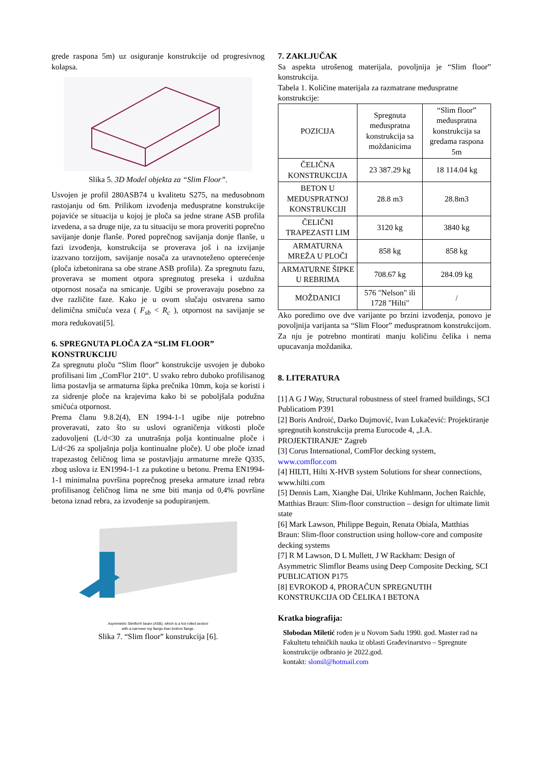grede raspona 5m) uz osiguranje konstrukcije od progresivnog kolapsa.
Slika 5. 3D Model objekta za “Slim Floor”.
Usvojen je profil 280ASB74 u kvalitetu S275, na međusobnom rastojanju od 6m. Prilikom izvođenja međuspratne konstrukcije pojaviće se situacija u kojoj je ploča sa jedne strane ASB profila izvedena, a sa druge nije, za tu situaciju se mora proveriti poprečno savijanje donje flanše. Pored poprečnog savijanja donje flanše, u fazi izvođenja, konstrukcija se proverava još i na izvijanje izazvano torzijom, savijanje nosača za uravnoteženo opterećenje (ploča izbetonirana sa obe strane ASB profila). Za spregnutu fazu, proverava se moment otpora spregnutog preseka i uzdužna otpornost nosača na smicanje. Ugibi se proveravaju posebno za dve različite faze. Kako je u ovom slučaju ostvarena samo delimična smičuća veza ( F<sub>sb</sub> < R<sub>c</sub> ), otpornost na savijanje se mora redukovati[5].
6. SPREGNUTA PLOČA ZA “SLIM FLOOR” KONSTRUKCIJU
Za spregnutu ploču “Slim floor” konstrukcije usvojen je duboko profilisani lim „ComFlor 210“. U svako rebro duboko profilisanog lima postavlja se armaturna šipka prečnika 10mm, koja se koristi i za sidrenje ploče na krajevima kako bi se poboljšala podužna smičuća otpornost.
Prema članu 9.8.2(4), EN 1994-1-1 ugibe nije potrebno proveravati, zato što su uslovi ograničenja vitkosti ploče zadovoljeni (L/d<30 za unutrašnja polja kontinualne ploče i L/d<26 za spoljašnja polja kontinualne ploče). U obe ploče iznad trapezastog čeličnog lima se postavljaju armaturne mreže Q335, zbog uslova iz EN1994-1-1 za pukotine u betonu. Prema EN1994-1-1 minimalna površina poprečnog preseka armature iznad rebra profilisanog čeličnog lima ne sme biti manja od 0,4% površine betona iznad rebra, za izvođenje sa podupiranjem.
Asymmetric Slimflor® beam (ASB), which is a hot rolled section
with a narrower top flange than bottom flange.
Slika 7. “Slim floor” konstrukcija [6].
7. ZAKLJUČAK
Sa aspekta utrošenog materijala, povoljnija je “Slim floor” konstrukcija.
Tabela 1. Količine materijala za razmatrane međuspratne konstrukcije:
| POZICIJA | Spregnuta međuspratna konstrukcija sa moždanicima | “Slim floor” međuspratna konstrukcija sa gredama raspona 5m |
| ČELIČNA KONSTRUKCIJA | 23 387.29 kg | 18 114.04 kg |
| BETON U MEĐUSPRATNOJ KONSTRUKCIJI | 28.8 m3 | 28.8m3 |
| ČELIČNI TRAPEZASTI LIM | 3120 kg | 3840 kg |
| ARMATURNA MREŽA U PLOČI | 858 kg | 858 kg |
| ARMATURNE ŠIPKE U REBRIMA | 708.67 kg | 284.09 kg |
| MOŽDANICI | 576 "Nelson" ili 1728 "Hilti" | / |
Ako poredimo ove dve varijante po brzini izvođenja, ponovo je povoljnija varijanta sa “Slim Floor” međuspratnom konstrukcijom. Za nju je potrebno montirati manju količinu čelika i nema upucavanja moždanika.
8. LITERATURA
[1] A G J Way, Structural robustness of steel framed buildings, SCI Publicatiom P391
[2] Boris Androić, Darko Dujmović, Ivan Lukačević: Projektiranje spregnutih konstrukcija prema Eurocode 4, „I.A. PROJEKTIRANJE“ Zagreb
[3] Corus International, ComFlor decking system, www.comflor.com
[4] HILTI, Hilti X-HVB system Solutions for shear connections, www.hilti.com
[5] Dennis Lam, Xianghe Dai, Ulrike Kuhlmann, Jochen Raichle, Matthias Braun: Slim-floor construction – design for ultimate limit state
[6] Mark Lawson, Philippe Beguin, Renata Obiala, Matthias Braun: Slim-floor construction using hollow-core and composite decking systems
[7] R M Lawson, D L Mullett, J W Rackham: Design of Asymmetric Slimflor Beams using Deep Composite Decking, SCI PUBLICATION P175
[8] EVROKOD 4, PRORAČUN SPREGNUTIH KONSTRUKCIJA OD ČELIKA I BETONA
Kratka biografija:
Slobodan Miletić rođen je u Novom Sadu 1990. god. Master rad na Fakultetu tehničkih nauka iz oblasti Građevinarstvo – Spregnute konstrukcije odbranio je 2022.god.
kontakt: slomil@hotmail.com